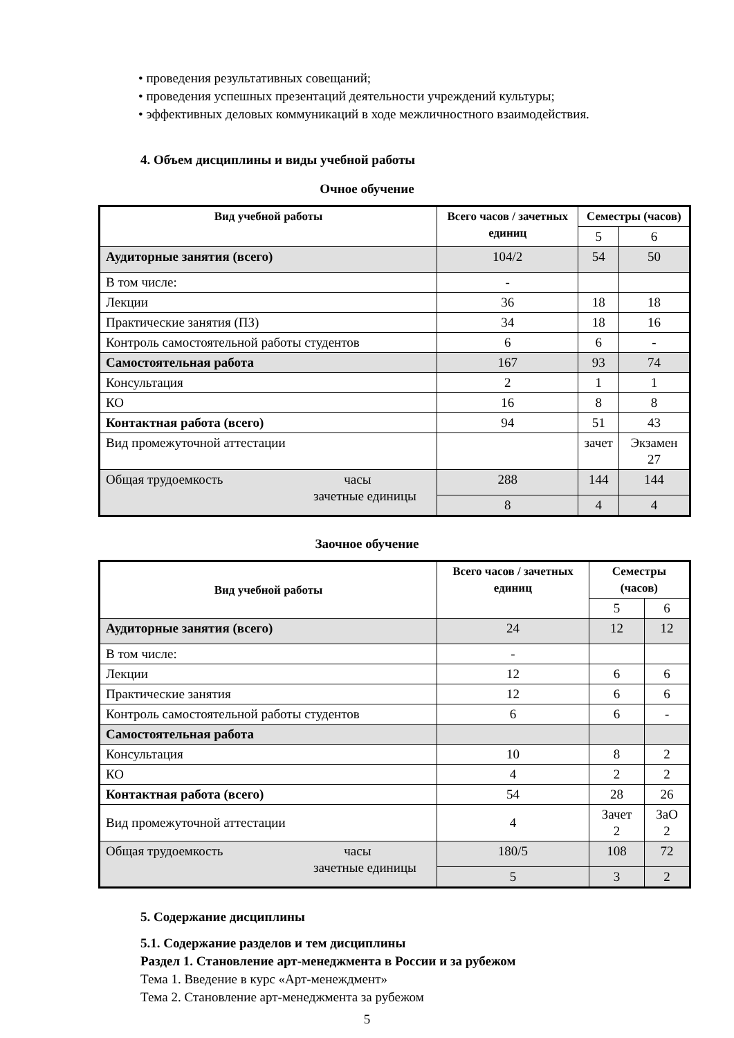• проведения результативных совещаний;
• проведения успешных презентаций деятельности учреждений культуры;
• эффективных деловых коммуникаций в ходе межличностного взаимодействия.
4. Объем дисциплины и виды учебной работы
Очное обучение
| Вид учебной работы | Всего часов / зачетных единиц | Семестры (часов) | |
| --- | --- | --- | --- |
| | | 5 | 6 |
| Аудиторные занятия (всего) | 104/2 | 54 | 50 |
| В том числе: | - | | |
| Лекции | 36 | 18 | 18 |
| Практические занятия (ПЗ) | 34 | 18 | 16 |
| Контроль самостоятельной работы студентов | 6 | 6 | - |
| Самостоятельная работа | 167 | 93 | 74 |
| Консультация | 2 | 1 | 1 |
| КО | 16 | 8 | 8 |
| Контактная работа (всего) | 94 | 51 | 43 |
| Вид промежуточной аттестации | | зачет | Экзамен 27 |
| Общая трудоемкость часы зачетные единицы | 288 | 144 | 144 |
| | 8 | 4 | 4 |
Заочное обучение
| Вид учебной работы | Всего часов / зачетных единиц | Семестры (часов) | |
| --- | --- | --- | --- |
| | | 5 | 6 |
| Аудиторные занятия (всего) | 24 | 12 | 12 |
| В том числе: | - | | |
| Лекции | 12 | 6 | 6 |
| Практические занятия | 12 | 6 | 6 |
| Контроль самостоятельной работы студентов | 6 | 6 | - |
| Самостоятельная работа | | | |
| Консультация | 10 | 8 | 2 |
| КО | 4 | 2 | 2 |
| Контактная работа (всего) | 54 | 28 | 26 |
| Вид промежуточной аттестации | 4 | Зачет 2 | ЗаО 2 |
| Общая трудоемкость часы зачетные единицы | 180/5 | 108 | 72 |
| | 5 | 3 | 2 |
5. Содержание дисциплины
5.1. Содержание разделов и тем дисциплины
Раздел 1. Становление арт-менеджмента в России и за рубежом
Тема 1. Введение в курс «Арт-менеждмент»
Тема 2. Становление арт-менеджмента за рубежом
5